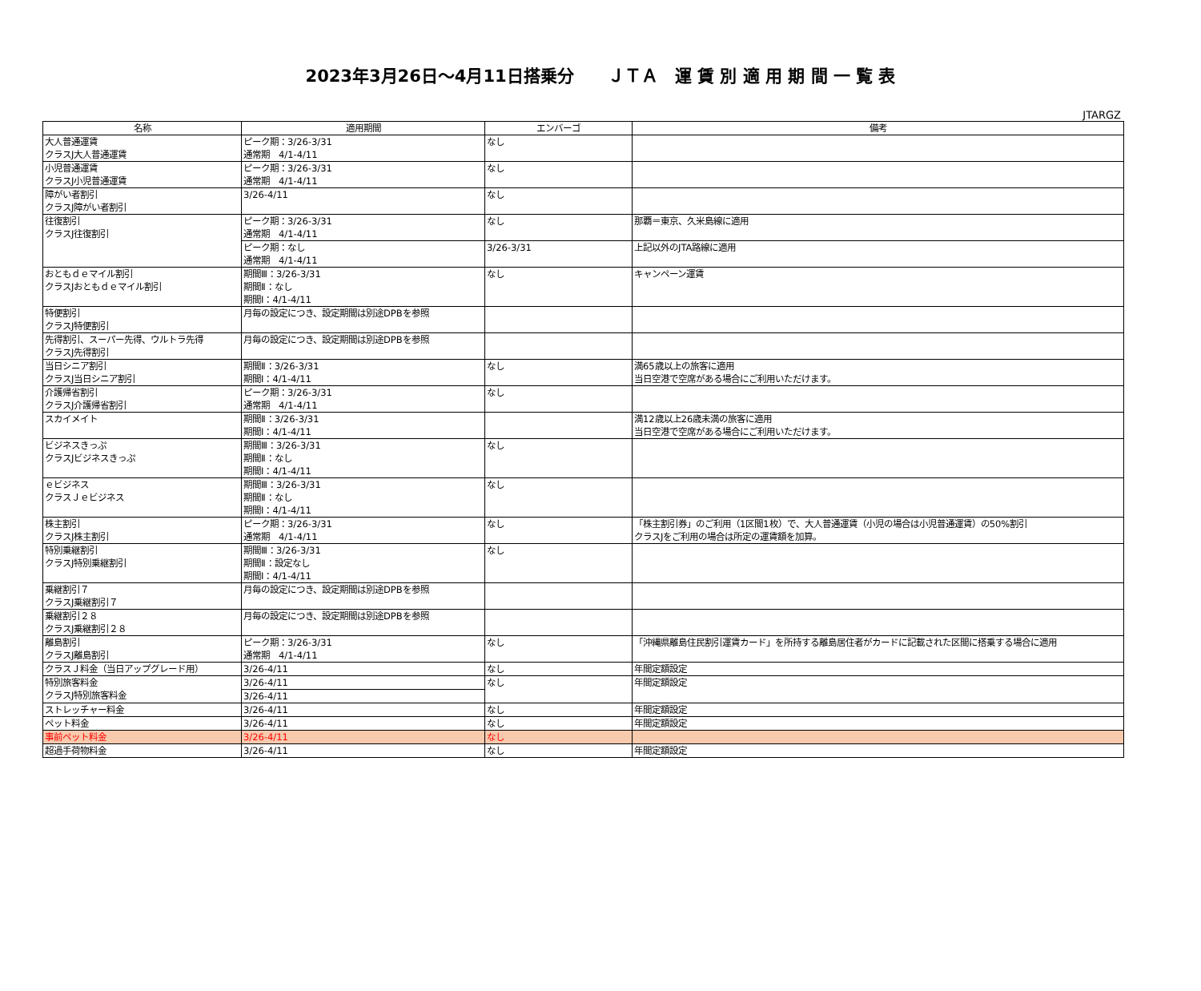2023年3月26日～4月11日搭乗分　　ＪＴＡ　運 賃 別 適 用 期 間 一 覧 表
JTARGZ
| 名称 | 適用期間 | エンバーゴ | 備考 |
| --- | --- | --- | --- |
| 大人普通運賃 クラスJ大人普通運賃 | ピーク期：3/26-3/31 通常期 4/1-4/11 | なし | |
| 小児普通運賃 クラスJ小児普通運賃 | ピーク期：3/26-3/31 通常期 4/1-4/11 | なし | |
| 障がい者割引 クラスJ障がい者割引 | 3/26-4/11 | なし | |
| 往復割引 クラスJ往復割引 | ピーク期：3/26-3/31 通常期 4/1-4/11 | なし | 那覇＝東京、久米島線に適用 |
| | ピーク期：なし 通常期 4/1-4/11 | 3/26-3/31 | 上記以外のJTA路線に適用 |
| おともｄｅマイル割引 クラスJおともｄｅマイル割引 | 期間Ⅲ：3/26-3/31 期間Ⅱ：なし 期間Ⅰ：4/1-4/11 | なし | キャンペーン運賃 |
| 特便割引 クラスJ特便割引 | 月毎の設定につき、設定期間は別途DPBを参照 | | |
| 先得割引、スーパー先得、ウルトラ先得 クラスJ先得割引 | 月毎の設定につき、設定期間は別途DPBを参照 | | |
| 当日シニア割引 クラスJ当日シニア割引 | 期間Ⅱ：3/26-3/31 期間Ⅰ：4/1-4/11 | なし | 満65歳以上の旅客に適用 当日空港で空席がある場合にご利用いただけます。 |
| 介護帰省割引 クラスJ介護帰省割引 | ピーク期：3/26-3/31 通常期 4/1-4/11 | なし | |
| スカイメイト | 期間Ⅱ：3/26-3/31 期間Ⅰ：4/1-4/11 | | 満12歳以上26歳未満の旅客に適用 当日空港で空席がある場合にご利用いただけます。 |
| ビジネスきっぷ クラスJビジネスきっぷ | 期間Ⅲ：3/26-3/31 期間Ⅱ：なし 期間Ⅰ：4/1-4/11 | なし | |
| ｅビジネス クラスＪｅビジネス | 期間Ⅲ：3/26-3/31 期間Ⅱ：なし 期間Ⅰ：4/1-4/11 | なし | |
| 株主割引 クラスJ株主割引 | ピーク期：3/26-3/31 通常期 4/1-4/11 | なし | 「株主割引券」のご利用（1区間1枚）で、大人普通運賃（小児の場合は小児普通運賃）の50%割引 クラスJをご利用の場合は所定の運賃額を加算。 |
| 特別乗継割引 クラスJ特別乗継割引 | 期間Ⅲ：3/26-3/31 期間Ⅱ：設定なし 期間Ⅰ：4/1-4/11 | なし | |
| 乗継割引７ クラスJ乗継割引７ | 月毎の設定につき、設定期間は別途DPBを参照 | | |
| 乗継割引２８ クラスJ乗継割引２８ | 月毎の設定につき、設定期間は別途DPBを参照 | | |
| 離島割引 クラスJ離島割引 | ピーク期：3/26-3/31 通常期 4/1-4/11 | なし | 「沖縄県離島住民割引運賃カード」を所持する離島居住者がカードに記載された区間に搭乗する場合に適用 |
| クラスＪ料金（当日アップグレード用） | 3/26-4/11 | なし | 年間定額設定 |
| 特別旅客料金 クラスJ特別旅客料金 | 3/26-4/11 | なし | 年間定額設定 |
| | 3/26-4/11 | | |
| ストレッチャー料金 | 3/26-4/11 | なし | 年間定額設定 |
| ペット料金 | 3/26-4/11 | なし | 年間定額設定 |
| 事前ペット料金 | 3/26-4/11 | なし | |
| 超過手荷物料金 | 3/26-4/11 | なし | 年間定額設定 |